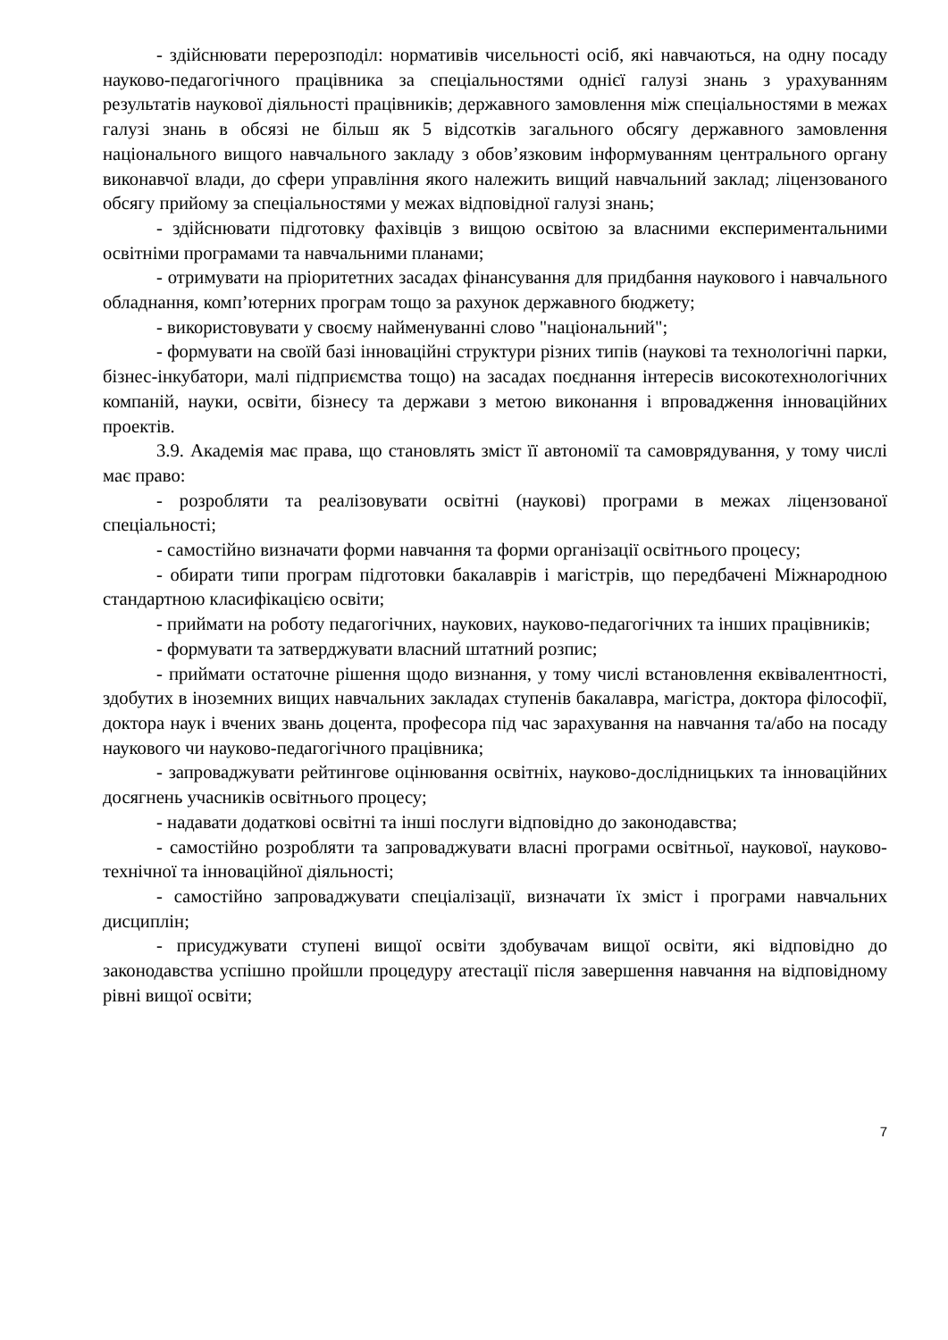- здійснювати перерозподіл: нормативів чисельності осіб, які навчаються, на одну посаду науково-педагогічного працівника за спеціальностями однієї галузі знань з урахуванням результатів наукової діяльності працівників; державного замовлення між спеціальностями в межах галузі знань в обсязі не більш як 5 відсотків загального обсягу державного замовлення національного вищого навчального закладу з обов’язковим інформуванням центрального органу виконавчої влади, до сфери управління якого належить вищий навчальний заклад; ліцензованого обсягу прийому за спеціальностями у межах відповідної галузі знань;
- здійснювати підготовку фахівців з вищою освітою за власними експериментальними освітніми програмами та навчальними планами;
- отримувати на пріоритетних засадах фінансування для придбання наукового і навчального обладнання, комп’ютерних програм тощо за рахунок державного бюджету;
- використовувати у своєму найменуванні слово "національний";
- формувати на своїй базі інноваційні структури різних типів (наукові та технологічні парки, бізнес-інкубатори, малі підприємства тощо) на засадах поєднання інтересів високотехнологічних компаній, науки, освіти, бізнесу та держави з метою виконання і впровадження інноваційних проектів.
3.9. Академія має права, що становлять зміст її автономії та самоврядування, у тому числі має право:
- розробляти та реалізовувати освітні (наукові) програми в межах ліцензованої спеціальності;
- самостійно визначати форми навчання та форми організації освітнього процесу;
- обирати типи програм підготовки бакалаврів і магістрів, що передбачені Міжнародною стандартною класифікацією освіти;
- приймати на роботу педагогічних, наукових, науково-педагогічних та інших працівників;
- формувати та затверджувати власний штатний розпис;
- приймати остаточне рішення щодо визнання, у тому числі встановлення еквівалентності, здобутих в іноземних вищих навчальних закладах ступенів бакалавра, магістра, доктора філософії, доктора наук і вчених звань доцента, професора під час зарахування на навчання та/або на посаду наукового чи науково-педагогічного працівника;
- запроваджувати рейтингове оцінювання освітніх, науково-дослідницьких та інноваційних досягнень учасників освітнього процесу;
- надавати додаткові освітні та інші послуги відповідно до законодавства;
- самостійно розробляти та запроваджувати власні програми освітньої, наукової, науково-технічної та інноваційної діяльності;
- самостійно запроваджувати спеціалізації, визначати їх зміст і програми навчальних дисциплін;
- присуджувати ступені вищої освіти здобувачам вищої освіти, які відповідно до законодавства успішно пройшли процедуру атестації після завершення навчання на відповідному рівні вищої освіти;
7